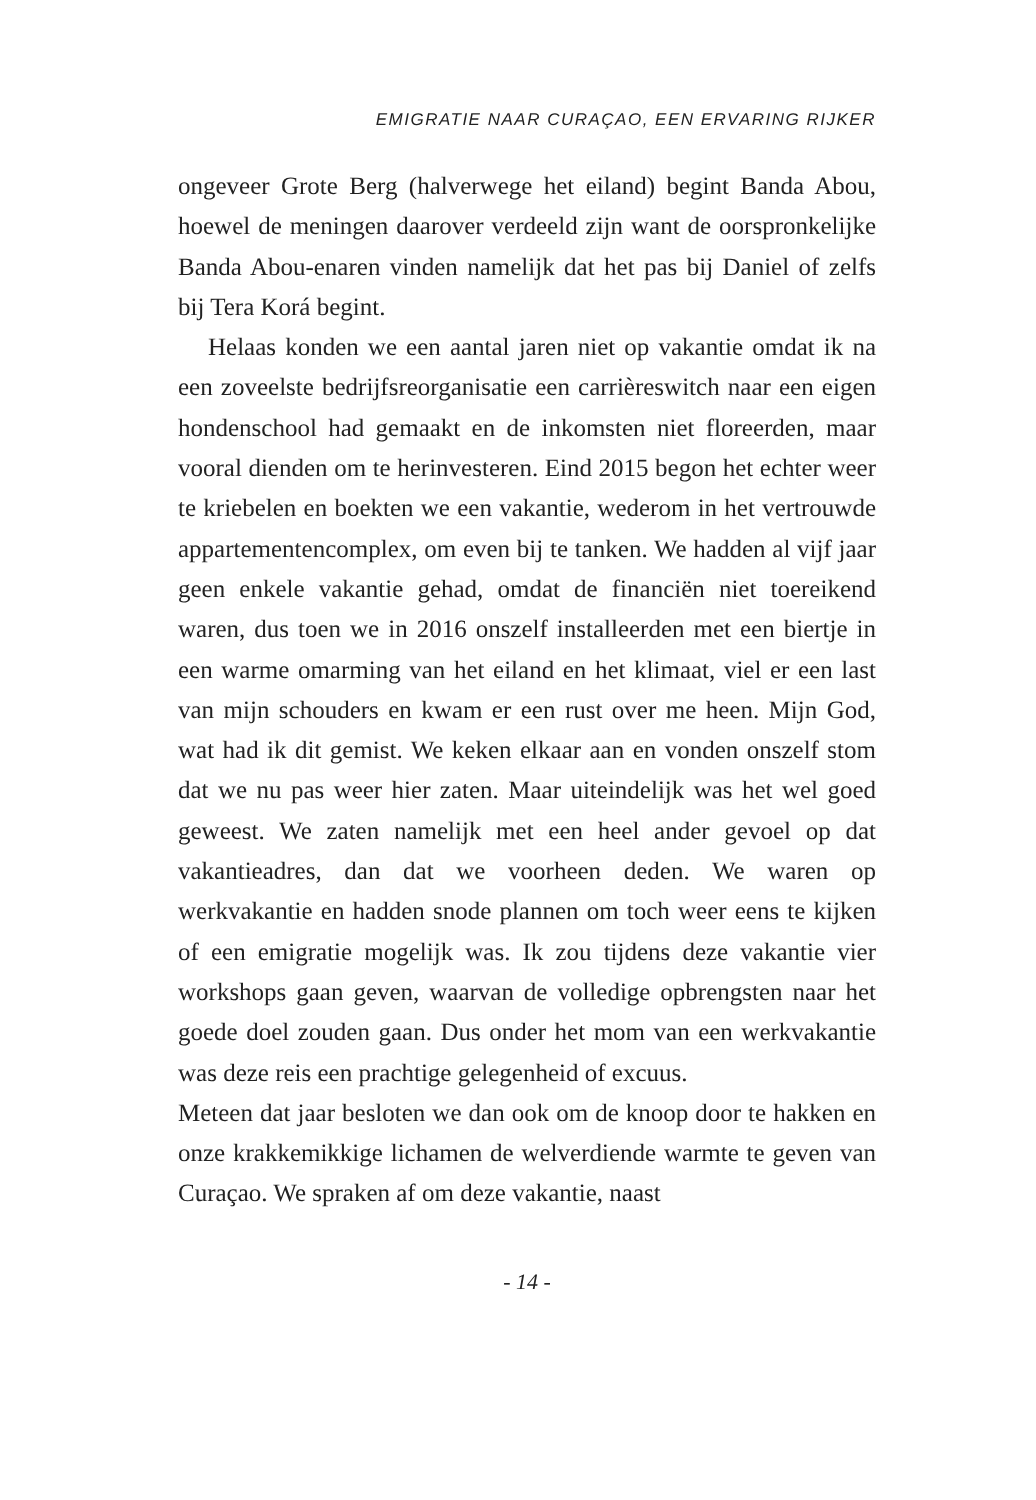EMIGRATIE NAAR CURAÇAO, EEN ERVARING RIJKER
ongeveer Grote Berg (halverwege het eiland) begint Banda Abou, hoewel de meningen daarover verdeeld zijn want de oorspronkelijke Banda Abou-enaren vinden namelijk dat het pas bij Daniel of zelfs bij Tera Korá begint.
Helaas konden we een aantal jaren niet op vakantie omdat ik na een zoveelste bedrijfsreorganisatie een carrièreswitch naar een eigen hondenschool had gemaakt en de inkomsten niet floreerden, maar vooral dienden om te herinvesteren. Eind 2015 begon het echter weer te kriebelen en boekten we een vakantie, wederom in het vertrouwde appartementencomplex, om even bij te tanken. We hadden al vijf jaar geen enkele vakantie gehad, omdat de financiën niet toereikend waren, dus toen we in 2016 onszelf installeerden met een biertje in een warme omarming van het eiland en het klimaat, viel er een last van mijn schouders en kwam er een rust over me heen. Mijn God, wat had ik dit gemist. We keken elkaar aan en vonden onszelf stom dat we nu pas weer hier zaten. Maar uiteindelijk was het wel goed geweest. We zaten namelijk met een heel ander gevoel op dat vakantieadres, dan dat we voorheen deden. We waren op werkvakantie en hadden snode plannen om toch weer eens te kijken of een emigratie mogelijk was. Ik zou tijdens deze vakantie vier workshops gaan geven, waarvan de volledige opbrengsten naar het goede doel zouden gaan. Dus onder het mom van een werkvakantie was deze reis een prachtige gelegenheid of excuus.
Meteen dat jaar besloten we dan ook om de knoop door te hakken en onze krakkemikkige lichamen de welverdiende warmte te geven van Curaçao. We spraken af om deze vakantie, naast
- 14 -